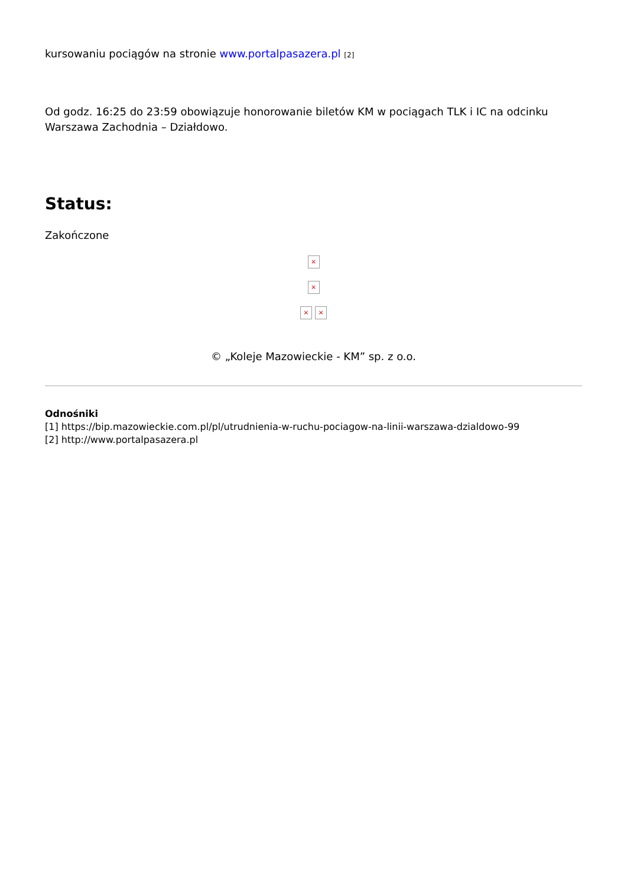kursowaniu pociągów na stronie www.portalpasazera.pl [2]
Od godz. 16:25 do 23:59 obowiązuje honorowanie biletów KM w pociągach TLK i IC na odcinku Warszawa Zachodnia – Działdowo.
Status:
Zakończone
×
×
× ×
© „Koleje Mazowieckie - KM” sp. z o.o.
Odnośniki
[1] https://bip.mazowieckie.com.pl/pl/utrudnienia-w-ruchu-pociagow-na-linii-warszawa-dzialdowo-99
[2] http://www.portalpasazera.pl